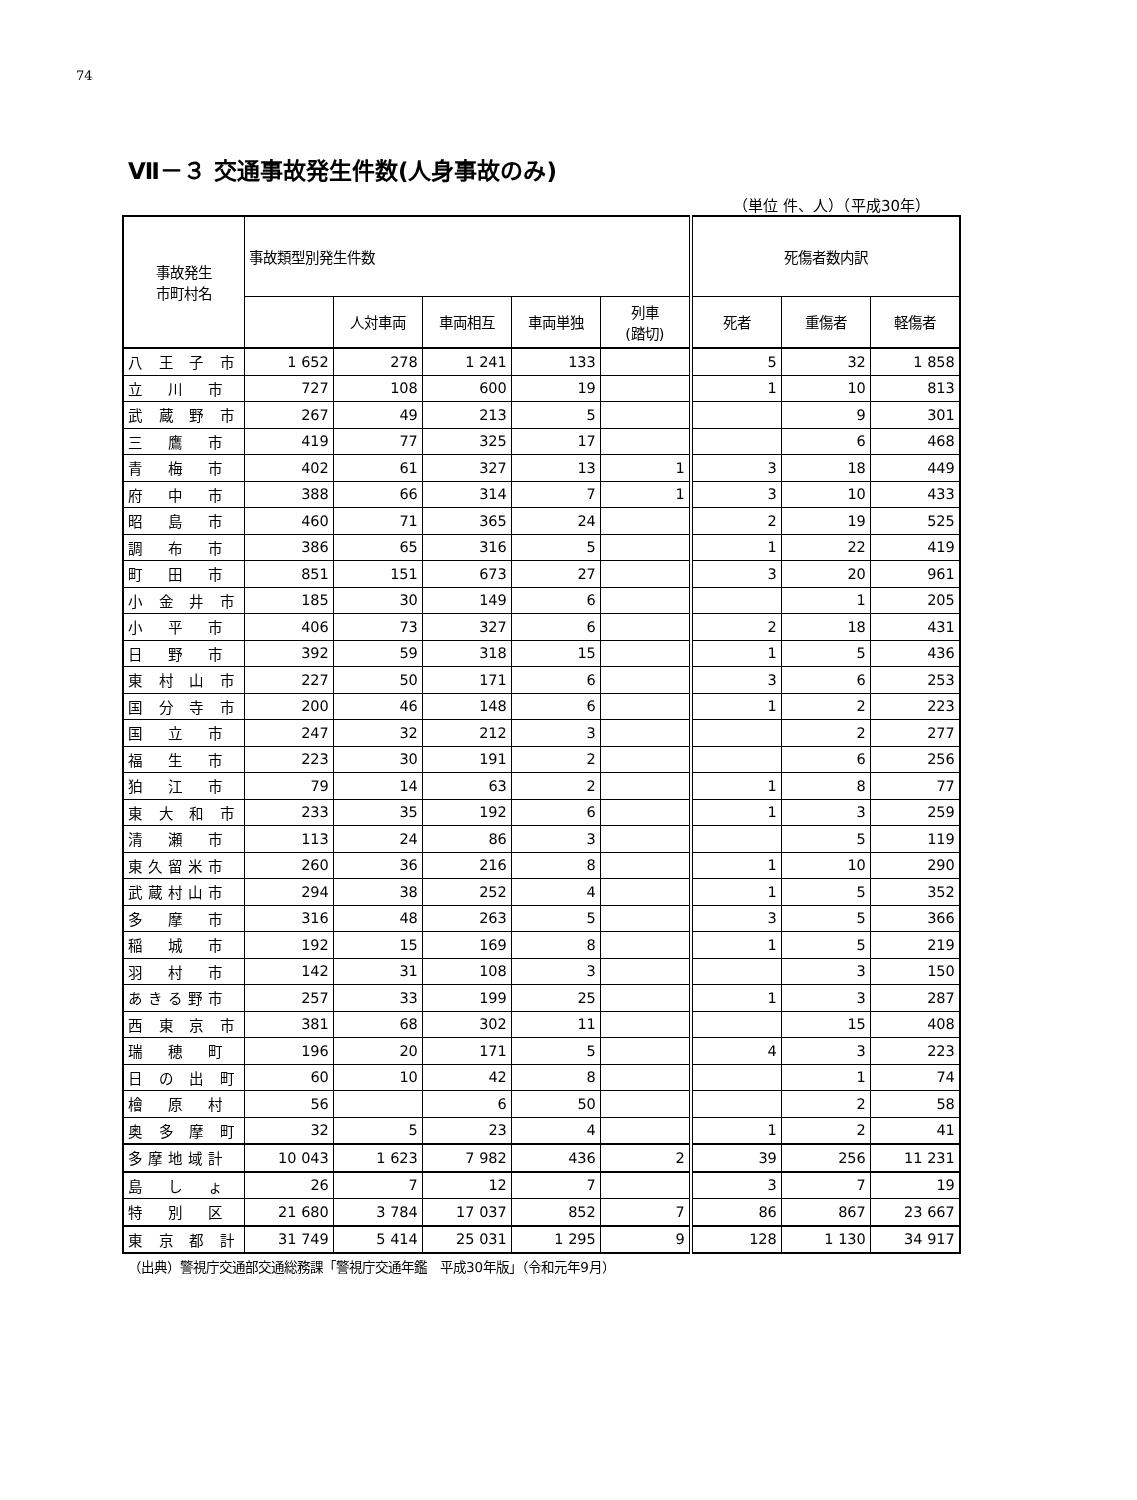74
Ⅶ－３ 交通事故発生件数(人身事故のみ)
（単位 件、人）（平成30年）
| 事故発生 市町村名 | 事故類型別発生件数 | | | | | 死傷者数内訳 | | |
| --- | --- | --- | --- | --- | --- | --- | --- | --- |
| | | 人対車両 | 車両相互 | 車両単独 | 列車 (踏切) | 死者 | 重傷者 | 軽傷者 |
| 八 王 子 市 | 1 652 | 278 | 1 241 | 133 | | 5 | 32 | 1 858 |
| 立 川 市 | 727 | 108 | 600 | 19 | | 1 | 10 | 813 |
| 武 蔵 野 市 | 267 | 49 | 213 | 5 | | | 9 | 301 |
| 三 鷹 市 | 419 | 77 | 325 | 17 | | | 6 | 468 |
| 青 梅 市 | 402 | 61 | 327 | 13 | 1 | 3 | 18 | 449 |
| 府 中 市 | 388 | 66 | 314 | 7 | 1 | 3 | 10 | 433 |
| 昭 島 市 | 460 | 71 | 365 | 24 | | 2 | 19 | 525 |
| 調 布 市 | 386 | 65 | 316 | 5 | | 1 | 22 | 419 |
| 町 田 市 | 851 | 151 | 673 | 27 | | 3 | 20 | 961 |
| 小 金 井 市 | 185 | 30 | 149 | 6 | | | 1 | 205 |
| 小 平 市 | 406 | 73 | 327 | 6 | | 2 | 18 | 431 |
| 日 野 市 | 392 | 59 | 318 | 15 | | 1 | 5 | 436 |
| 東 村 山 市 | 227 | 50 | 171 | 6 | | 3 | 6 | 253 |
| 国 分 寺 市 | 200 | 46 | 148 | 6 | | 1 | 2 | 223 |
| 国 立 市 | 247 | 32 | 212 | 3 | | | 2 | 277 |
| 福 生 市 | 223 | 30 | 191 | 2 | | | 6 | 256 |
| 狛 江 市 | 79 | 14 | 63 | 2 | | 1 | 8 | 77 |
| 東 大 和 市 | 233 | 35 | 192 | 6 | | 1 | 3 | 259 |
| 清 瀬 市 | 113 | 24 | 86 | 3 | | | 5 | 119 |
| 東久留米市 | 260 | 36 | 216 | 8 | | 1 | 10 | 290 |
| 武蔵村山市 | 294 | 38 | 252 | 4 | | 1 | 5 | 352 |
| 多 摩 市 | 316 | 48 | 263 | 5 | | 3 | 5 | 366 |
| 稲 城 市 | 192 | 15 | 169 | 8 | | 1 | 5 | 219 |
| 羽 村 市 | 142 | 31 | 108 | 3 | | | 3 | 150 |
| あきる野市 | 257 | 33 | 199 | 25 | | 1 | 3 | 287 |
| 西 東 京 市 | 381 | 68 | 302 | 11 | | | 15 | 408 |
| 瑞 穂 町 | 196 | 20 | 171 | 5 | | 4 | 3 | 223 |
| 日 の 出 町 | 60 | 10 | 42 | 8 | | | 1 | 74 |
| 檜 原 村 | 56 | | 6 | 50 | | | 2 | 58 |
| 奥 多 摩 町 | 32 | 5 | 23 | 4 | | 1 | 2 | 41 |
| 多摩地域計 | 10 043 | 1 623 | 7 982 | 436 | 2 | 39 | 256 | 11 231 |
| 島 し ょ | 26 | 7 | 12 | 7 | | 3 | 7 | 19 |
| 特 別 区 | 21 680 | 3 784 | 17 037 | 852 | 7 | 86 | 867 | 23 667 |
| 東 京 都 計 | 31 749 | 5 414 | 25 031 | 1 295 | 9 | 128 | 1 130 | 34 917 |
（出典）警視庁交通部交通総務課「警視庁交通年鑑　平成30年版」（令和元年9月）